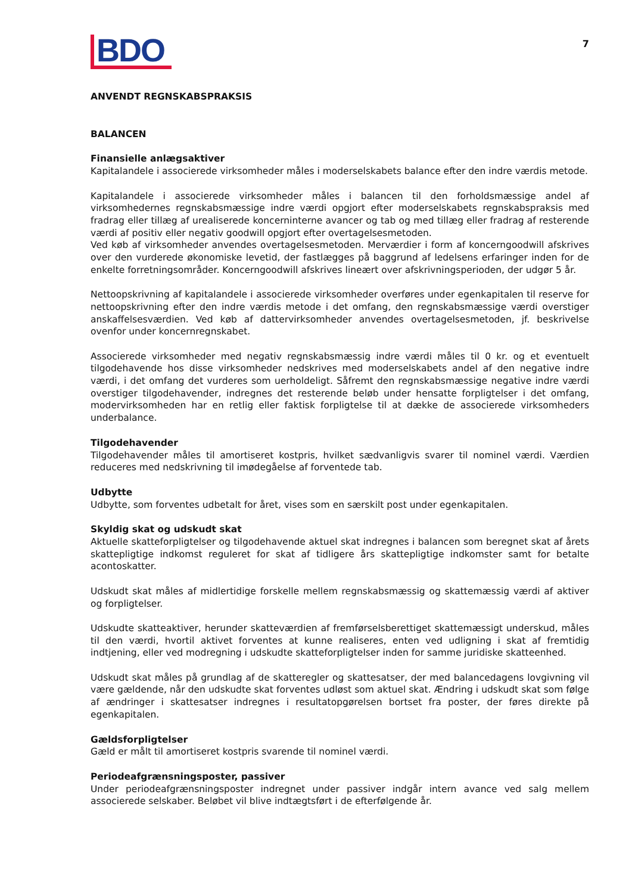BDO
7
ANVENDT REGNSKABSPRAKSIS
BALANCEN
Finansielle anlægsaktiver
Kapitalandele i associerede virksomheder måles i moderselskabets balance efter den indre værdis metode.
Kapitalandele i associerede virksomheder måles i balancen til den forholdsmæssige andel af virksomhedernes regnskabsmæssige indre værdi opgjort efter moderselskabets regnskabspraksis med fradrag eller tillæg af urealiserede koncerninterne avancer og tab og med tillæg eller fradrag af resterende værdi af positiv eller negativ goodwill opgjort efter overtagelsesmetoden.
Ved køb af virksomheder anvendes overtagelsesmetoden. Merværdier i form af koncerngoodwill afskrives over den vurderede økonomiske levetid, der fastlægges på baggrund af ledelsens erfaringer inden for de enkelte forretningsområder. Koncerngoodwill afskrives lineært over afskrivningsperioden, der udgør 5 år.
Nettoopskrivning af kapitalandele i associerede virksomheder overføres under egenkapitalen til reserve for nettoopskrivning efter den indre værdis metode i det omfang, den regnskabsmæssige værdi overstiger anskaffelsesværdien. Ved køb af dattervirksomheder anvendes overtagelsesmetoden, jf. beskrivelse ovenfor under koncernregnskabet.
Associerede virksomheder med negativ regnskabsmæssig indre værdi måles til 0 kr. og et eventuelt tilgodehavende hos disse virksomheder nedskrives med moderselskabets andel af den negative indre værdi, i det omfang det vurderes som uerholdeligt. Såfremt den regnskabsmæssige negative indre værdi overstiger tilgodehavender, indregnes det resterende beløb under hensatte forpligtelser i det omfang, modervirksomheden har en retlig eller faktisk forpligtelse til at dække de associerede virksomheders underbalance.
Tilgodehavender
Tilgodehavender måles til amortiseret kostpris, hvilket sædvanligvis svarer til nominel værdi. Værdien reduceres med nedskrivning til imødegåelse af forventede tab.
Udbytte
Udbytte, som forventes udbetalt for året, vises som en særskilt post under egenkapitalen.
Skyldig skat og udskudt skat
Aktuelle skatteforpligtelser og tilgodehavende aktuel skat indregnes i balancen som beregnet skat af årets skattepligtige indkomst reguleret for skat af tidligere års skattepligtige indkomster samt for betalte acontoskatter.
Udskudt skat måles af midlertidige forskelle mellem regnskabsmæssig og skattemæssig værdi af aktiver og forpligtelser.
Udskudte skatteaktiver, herunder skatteværdien af fremførselsberettiget skattemæssigt underskud, måles til den værdi, hvortil aktivet forventes at kunne realiseres, enten ved udligning i skat af fremtidig indtjening, eller ved modregning i udskudte skatteforpligtelser inden for samme juridiske skatteenhed.
Udskudt skat måles på grundlag af de skatteregler og skattesatser, der med balancedagens lovgivning vil være gældende, når den udskudte skat forventes udløst som aktuel skat. Ændring i udskudt skat som følge af ændringer i skattesatser indregnes i resultatopgørelsen bortset fra poster, der føres direkte på egenkapitalen.
Gældsforpligtelser
Gæld er målt til amortiseret kostpris svarende til nominel værdi.
Periodeafgrænsningsposter, passiver
Under periodeafgrænsningsposter indregnet under passiver indgår intern avance ved salg mellem associerede selskaber. Beløbet vil blive indtægtsført i de efterfølgende år.